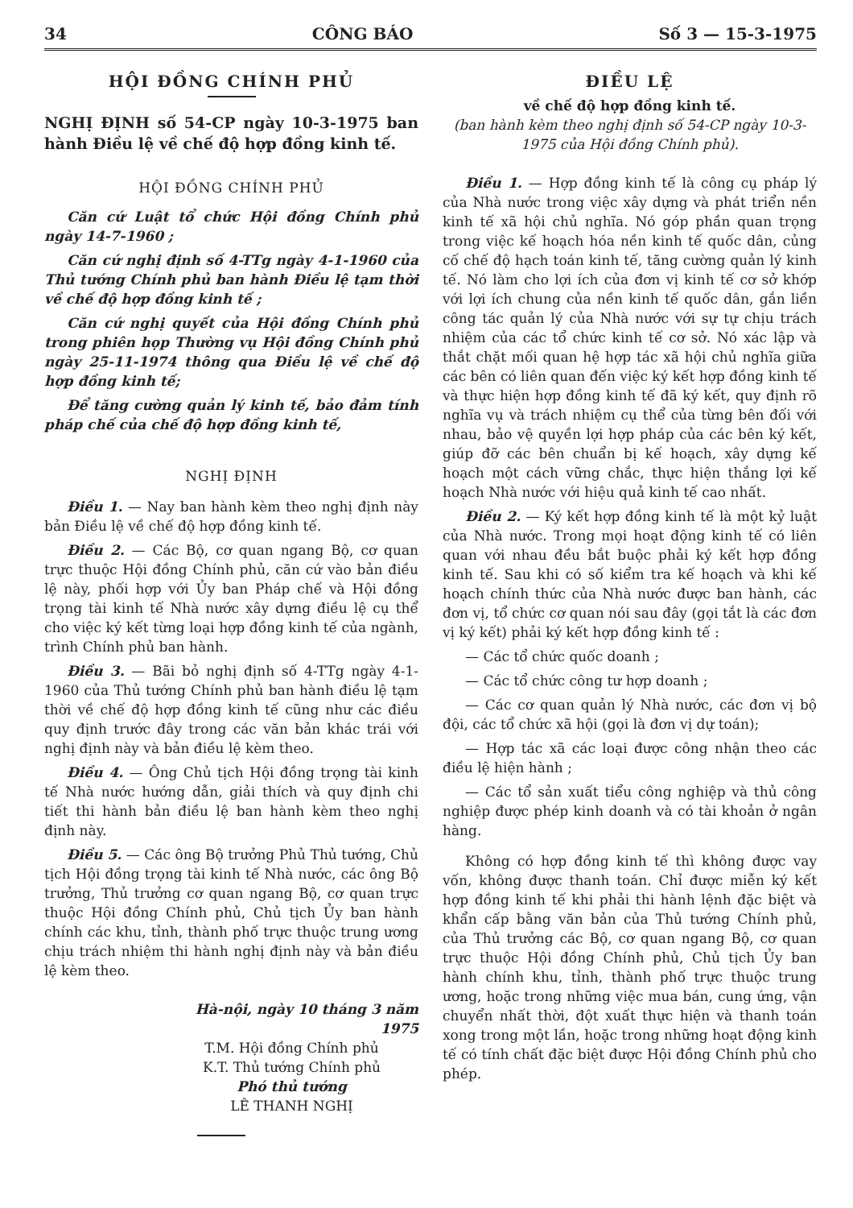34 CÔNG BÁO Số 3 — 15-3-1975
HỘI ĐỒNG CHÍNH PHỦ
NGHỊ ĐỊNH số 54-CP ngày 10-3-1975 ban hành Điều lệ về chế độ hợp đồng kinh tế.
HỘI ĐỒNG CHÍNH PHỦ
Căn cứ Luật tổ chức Hội đồng Chính phủ ngày 14-7-1960 ;
Căn cứ nghị định số 4-TTg ngày 4-1-1960 của Thủ tướng Chính phủ ban hành Điều lệ tạm thời về chế độ hợp đồng kinh tế ;
Căn cứ nghị quyết của Hội đồng Chính phủ trong phiên họp Thường vụ Hội đồng Chính phủ ngày 25-11-1974 thông qua Điều lệ về chế độ hợp đồng kinh tế;
Để tăng cường quản lý kinh tế, bảo đảm tính pháp chế của chế độ hợp đồng kinh tế,
NGHỊ ĐỊNH
Điều 1. — Nay ban hành kèm theo nghị định này bản Điều lệ về chế độ hợp đồng kinh tế.
Điều 2. — Các Bộ, cơ quan ngang Bộ, cơ quan trực thuộc Hội đồng Chính phủ, căn cứ vào bản điều lệ này, phối hợp với Ủy ban Pháp chế và Hội đồng trọng tài kinh tế Nhà nước xây dựng điều lệ cụ thể cho việc ký kết từng loại hợp đồng kinh tế của ngành, trình Chính phủ ban hành.
Điều 3. — Bãi bỏ nghị định số 4-TTg ngày 4-1-1960 của Thủ tướng Chính phủ ban hành điều lệ tạm thời về chế độ hợp đồng kinh tế cũng như các điều quy định trước đây trong các văn bản khác trái với nghị định này và bản điều lệ kèm theo.
Điều 4. — Ông Chủ tịch Hội đồng trọng tài kinh tế Nhà nước hướng dẫn, giải thích và quy định chi tiết thi hành bản điều lệ ban hành kèm theo nghị định này.
Điều 5. — Các ông Bộ trưởng Phủ Thủ tướng, Chủ tịch Hội đồng trọng tài kinh tế Nhà nước, các ông Bộ trưởng, Thủ trưởng cơ quan ngang Bộ, cơ quan trực thuộc Hội đồng Chính phủ, Chủ tịch Ủy ban hành chính các khu, tỉnh, thành phố trực thuộc trung ương chịu trách nhiệm thi hành nghị định này và bản điều lệ kèm theo.
Hà-nội, ngày 10 tháng 3 năm 1975
T.M. Hội đồng Chính phủ
K.T. Thủ tướng Chính phủ
Phó thủ tướng
LÊ THANH NGHỊ
ĐIỀU LỆ
về chế độ hợp đồng kinh tế.
(ban hành kèm theo nghị định số 54-CP ngày 10-3-1975 của Hội đồng Chính phủ).
Điều 1. — Hợp đồng kinh tế là công cụ pháp lý của Nhà nước trong việc xây dựng và phát triển nền kinh tế xã hội chủ nghĩa. Nó góp phần quan trọng trong việc kế hoạch hóa nền kinh tế quốc dân, củng cố chế độ hạch toán kinh tế, tăng cường quản lý kinh tế. Nó làm cho lợi ích của đơn vị kinh tế cơ sở khớp với lợi ích chung của nền kinh tế quốc dân, gắn liền công tác quản lý của Nhà nước với sự tự chịu trách nhiệm của các tổ chức kinh tế cơ sở. Nó xác lập và thắt chặt mối quan hệ hợp tác xã hội chủ nghĩa giữa các bên có liên quan đến việc ký kết hợp đồng kinh tế và thực hiện hợp đồng kinh tế đã ký kết, quy định rõ nghĩa vụ và trách nhiệm cụ thể của từng bên đối với nhau, bảo vệ quyền lợi hợp pháp của các bên ký kết, giúp đỡ các bên chuẩn bị kế hoạch, xây dựng kế hoạch một cách vững chắc, thực hiện thắng lợi kế hoạch Nhà nước với hiệu quả kinh tế cao nhất.
Điều 2. — Ký kết hợp đồng kinh tế là một kỷ luật của Nhà nước. Trong mọi hoạt động kinh tế có liên quan với nhau đều bắt buộc phải ký kết hợp đồng kinh tế. Sau khi có số kiểm tra kế hoạch và khi kế hoạch chính thức của Nhà nước được ban hành, các đơn vị, tổ chức cơ quan nói sau đây (gọi tắt là các đơn vị ký kết) phải ký kết hợp đồng kinh tế :
— Các tổ chức quốc doanh ;
— Các tổ chức công tư hợp doanh ;
— Các cơ quan quản lý Nhà nước, các đơn vị bộ đội, các tổ chức xã hội (gọi là đơn vị dự toán);
— Hợp tác xã các loại được công nhận theo các điều lệ hiện hành ;
— Các tổ sản xuất tiểu công nghiệp và thủ công nghiệp được phép kinh doanh và có tài khoản ở ngân hàng.
Không có hợp đồng kinh tế thì không được vay vốn, không được thanh toán. Chỉ được miễn ký kết hợp đồng kinh tế khi phải thi hành lệnh đặc biệt và khẩn cấp bằng văn bản của Thủ tướng Chính phủ, của Thủ trưởng các Bộ, cơ quan ngang Bộ, cơ quan trực thuộc Hội đồng Chính phủ, Chủ tịch Ủy ban hành chính khu, tỉnh, thành phố trực thuộc trung ương, hoặc trong những việc mua bán, cung ứng, vận chuyển nhất thời, đột xuất thực hiện và thanh toán xong trong một lần, hoặc trong những hoạt động kinh tế có tính chất đặc biệt được Hội đồng Chính phủ cho phép.